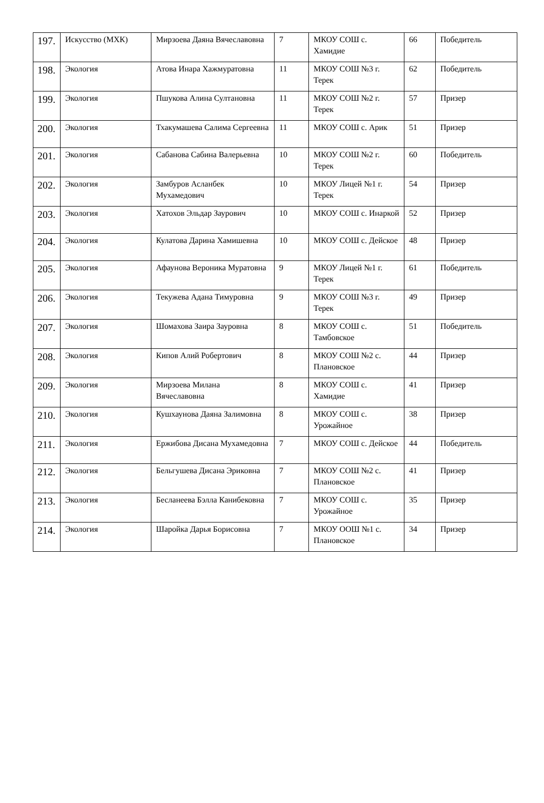| 197. | Искусство (МХК) | Мирзоева Даяна Вячеславовна | 7 | МКОУ СОШ с. Хамидие | 66 | Победитель |
| 198. | Экология | Атова Инара Хажмуратовна | 11 | МКОУ СОШ №3 г. Терек | 62 | Победитель |
| 199. | Экология | Пшукова Алина Султановна | 11 | МКОУ СОШ №2 г. Терек | 57 | Призер |
| 200. | Экология | Тхакумашева Салима Сергеевна | 11 | МКОУ СОШ с. Арик | 51 | Призер |
| 201. | Экология | Сабанова Сабина Валерьевна | 10 | МКОУ СОШ №2 г. Терек | 60 | Победитель |
| 202. | Экология | Замбуров Асланбек Мухамедович | 10 | МКОУ Лицей №1 г. Терек | 54 | Призер |
| 203. | Экология | Хатохов Эльдар Заурович | 10 | МКОУ СОШ с. Инаркой | 52 | Призер |
| 204. | Экология | Кулатова Дарина Хамишевна | 10 | МКОУ СОШ с. Дейское | 48 | Призер |
| 205. | Экология | Афаунова Вероника Муратовна | 9 | МКОУ Лицей №1 г. Терек | 61 | Победитель |
| 206. | Экология | Текужева Адана Тимуровна | 9 | МКОУ СОШ №3 г. Терек | 49 | Призер |
| 207. | Экология | Шомахова Заира Зауровна | 8 | МКОУ СОШ с. Тамбовское | 51 | Победитель |
| 208. | Экология | Кипов Алий Робертович | 8 | МКОУ СОШ №2 с. Плановское | 44 | Призер |
| 209. | Экология | Мирзоева Милана Вячеславовна | 8 | МКОУ СОШ с. Хамидие | 41 | Призер |
| 210. | Экология | Кушхаунова Даяна Залимовна | 8 | МКОУ СОШ с. Урожайное | 38 | Призер |
| 211. | Экология | Ержибова Дисана Мухамедовна | 7 | МКОУ СОШ с. Дейское | 44 | Победитель |
| 212. | Экология | Бельгушева Дисана Эриковна | 7 | МКОУ СОШ №2 с. Плановское | 41 | Призер |
| 213. | Экология | Бесланеева Бэлла Канибековна | 7 | МКОУ СОШ с. Урожайное | 35 | Призер |
| 214. | Экология | Шаройка Дарья Борисовна | 7 | МКОУ ООШ №1 с. Плановское | 34 | Призер |